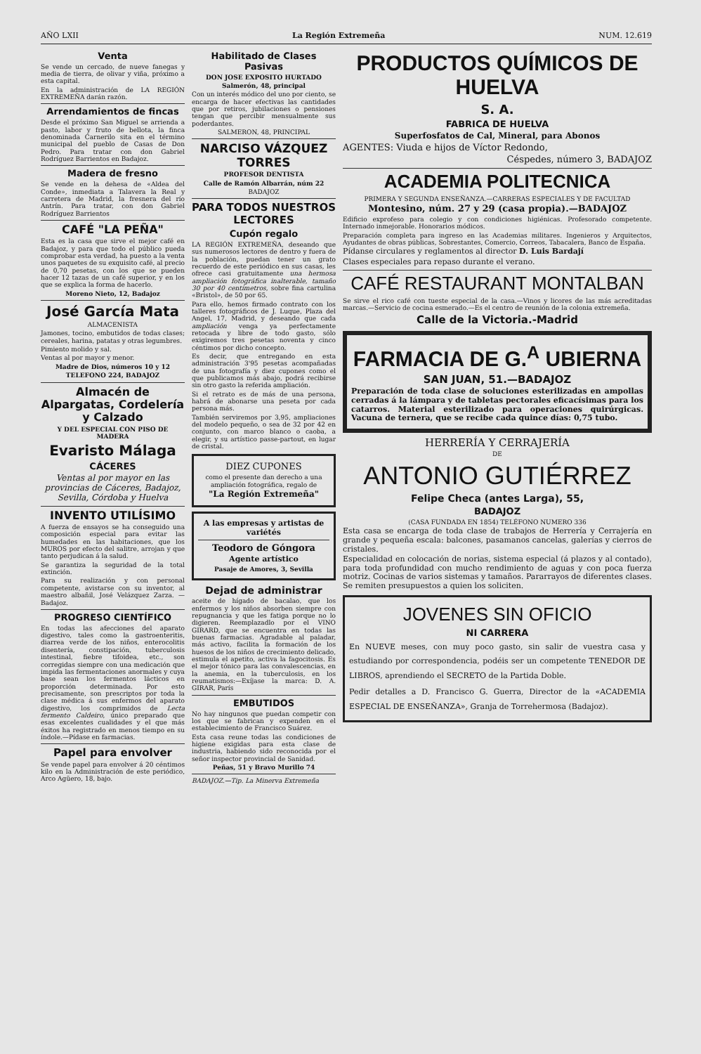AÑO LXII La Región Extremeña NUM. 12.619
Venta
Se vende un cercado, de nueve fanegas y media de tierra, de olivar y viña, próximo a esta capital.
En la administración de LA REGIÓN EXTREMEÑA darán razón.
Arrendamientos de fincas
Desde el próximo San Miguel se arrienda a pasto, labor y fruto de bellota, la finca denominada Carnerilo sita en el término municipal del pueblo de Casas de Don Pedro. Para tratar con don Gabriel Rodríguez Barrientos en Badajoz.
Madera de fresno
Se vende en la dehesa de «Aldea del Conde», inmediata a Talavera la Real y carretera de Madrid, la fresnera del río Antrín. Para tratar, con don Gabriel Rodríguez Barrientos
CAFÉ "LA PEÑA"
Esta es la casa que sirve el mejor café en Badajoz, y para que todo el público pueda comprobar esta verdad, ha puesto a la venta unos paquetes de su exquisito café, al precio de 0,70 pesetas, con los que se pueden hacer 12 tazas de un café superior, y en los que se explica la forma de hacerlo.
Moreno Nieto, 12, Badajoz
José García Mata
ALMACENISTA
Jamones, tocino, embutidos de todas clases; cereales, harina, patatas y otras legumbres.
Pimiento molido y sal.
Ventas al por mayor y menor.
Madre de Dios, números 10 y 12
TELEFONO 224, BADAJOZ
Almacén de Alpargatas, Cordelería y Calzado
Y DEL ESPECIAL CON PISO DE MADERA
Evaristo Málaga
CÁCERES
Ventas al por mayor en las provincias de Cáceres, Badajoz, Sevilla, Córdoba y Huelva
INVENTO UTILÍSIMO
A fuerza de ensayos se ha conseguido una composición especial para evitar las humedades en las habitaciones, que los MUROS por efecto del salitre, arrojan y que tanto perjudican á la salud.
Se garantiza la seguridad de la total extinción.
Para su realización y con personal competente, avistarse con su inventor, al maestro albañil, José Velázquez Zarza. —Badajoz.
PROGRESO CIENTÍFICO
En todas las afecciones del aparato digestivo, tales como la gastroenteritis, diarrea verde de los niños, enterocolitis disentería, constipación, tuberculosis intestinal, fiebre tifoidea, etc., son corregidas siempre con una medicación que impida las fermentaciones anormales y cuya base sean los fermentos lácticos en proporción determinada. Por esto precisamente, son prescriptos por toda la clase médica á sus enfermos del aparato digestivo, los comprimidos de Lecta fermento Caldeiro, único preparado que esas excelentes cualidades y el que más éxitos ha registrado en menos tiempo en su índole.—Pídase en farmacias.
Papel para envolver
Se vende papel para envolver á 20 céntimos kilo en la Administración de este periódico, Arco Agüero, 18, bajo.
Habilitado de Clases Pasivas
DON JOSE EXPOSITO HURTADO
Salmerón, 48, principal
Con un interés módico del uno por ciento, se encarga de hacer efectivas las cantidades que por retiros, jubilaciones o pensiones tengan que percibir mensualmente sus poderdantes.
SALMERON, 48, PRINCIPAL
NARCISO VÁZQUEZ TORRES
PROFESOR DENTISTA
Calle de Ramón Albarrán, núm 22
BADAJOZ
PARA TODOS NUESTROS LECTORES
Cupón regalo
LA REGIÓN EXTREMEÑA, deseando que sus numerosos lectores de dentro y fuera de la población, puedan tener un grato recuerdo de este periódico en sus casas, les ofrece casi gratuitamente una hermosa ampliación fotográfica inalterable, tamaño 30 por 40 centímetros, sobre fina cartulina «Bristol», de 50 por 65.
Para ello, hemos firmado contrato con los talleres fotográficos de J. Luque, Plaza del Angel, 17, Madrid, y deseando que cada ampliación venga ya perfectamente retocada y libre de todo gasto, sólo exigiremos tres pesetas noventa y cinco céntimos por dicho concepto.
Es decir, que entregando en esta administración 3'95 pesetas acompañadas de una fotografía y diez cupones como el que publicamos más abajo, podrá recibirse sin otro gasto la referida ampliación.
Si el retrato es de más de una persona, habrá de abonarse una peseta por cada persona más.
También serviremos por 3,95, ampliaciones del modelo pequeño, o sea de 32 por 42 en conjunto, con marco blanco o caoba, a elegir, y su artístico passe-partout, en lugar de cristal.
DIEZ CUPONES
como el presente dan derecho a una ampliación fotográfica, regalo de
"La Región Extremeña"
A las empresas y artistas de variétés
Teodoro de Góngora
Agente artístico
Pasaje de Amores, 3, Sevilla
Dejad de administrar
aceite de hígado de bacalao, que los enfermos y los niños absorben siempre con repugnancia y que les fatiga porque no lo digieren. Reemplazadlo por el VINO GIRARD, que se encuentra en todas las buenas farmacias. Agradable al paladar, más activo, facilita la formación de los huesos de los niños de crecimiento delicado, estimula el apetito, activa la fagocitosis. Es el mejor tónico para las convalescencias, en la anemia, en la tuberculosis, en los reumatismos:—Exíjase la marca: D. A. GIRAR, París
EMBUTIDOS
No hay ningunos que puedan competir con los que se fabrican y expenden en el establecimiento de Francisco Suárez.
Esta casa reune todas las condiciones de higiene exigidas para esta clase de industria, habiendo sido reconocida por el señor inspector provincial de Sanidad.
Peñas, 51 y Bravo Murillo 74
BADAJOZ.—Tip. La Minerva Extremeña
PRODUCTOS QUÍMICOS DE HUELVA
S. A.
FABRICA DE HUELVA
Superfosfatos de Cal, Mineral, para Abonos
AGENTES: Viuda e hijos de Víctor Redondo,
Céspedes, número 3, BADAJOZ
ACADEMIA POLITECNICA
PRIMERA Y SEGUNDA ENSEÑANZA.—CARRERAS ESPECIALES Y DE FACULTAD
Montesino, núm. 27 y 29 (casa propia).—BADAJOZ
Edificio exprofeso para colegio y con condiciones higiénicas. Profesorado competente. Internado inmejorable. Honorarios módicos.
Preparación completa para ingreso en las Academias militares. Ingenieros y Arquitectos, Ayudantes de obras públicas, Sobrestantes, Comercio, Correos, Tabacalera, Banco de España.
Pídanse circulares y reglamentos al director D. Luis Bardají
Clases especiales para repaso durante el verano.
CAFÉ RESTAURANT MONTALBAN
Se sirve el rico café con tueste especial de la casa.—Vinos y licores de las más acreditadas marcas.—Servicio de cocina esmerado.—Es el centro de reunión de la colonia extremeña.
Calle de la Victoria.-Madrid
FARMACIA DE G.<sup>A</sup> UBIERNA
SAN JUAN, 51.—BADAJOZ
Preparación de toda clase de soluciones esterilizadas en ampollas cerradas á la lámpara y de tabletas pectorales eficacísimas para los catarros. Material esterilizado para operaciones quirúrgicas. Vacuna de ternera, que se recibe cada quince días: 0,75 tubo.
HERRERÍA Y CERRAJERÍA
DE
ANTONIO GUTIÉRREZ
Felipe Checa (antes Larga), 55,
BADAJOZ
(CASA FUNDADA EN 1854) TELÉFONO NUMERO 336
Esta casa se encarga de toda clase de trabajos de Herrería y Cerrajería en grande y pequeña escala: balcones, pasamanos cancelas, galerías y cierros de cristales.
Especialidad en colocación de norias, sistema especial (á plazos y al contado), para toda profundidad con mucho rendimiento de aguas y con poca fuerza motriz. Cocinas de varios sistemas y tamaños. Pararrayos de diferentes clases. Se remiten presupuestos a quien los soliciten.
JOVENES SIN OFICIO
NI CARRERA
En NUEVE meses, con muy poco gasto, sin salir de vuestra casa y estudiando por correspondencia, podéis ser un competente TENEDOR DE LIBROS, aprendiendo el SECRETO de la Partida Doble.
Pedir detalles a D. Francisco G. Guerra, Director de la «ACADEMIA ESPECIAL DE ENSEÑANZA», Granja de Torrehermosa (Badajoz).